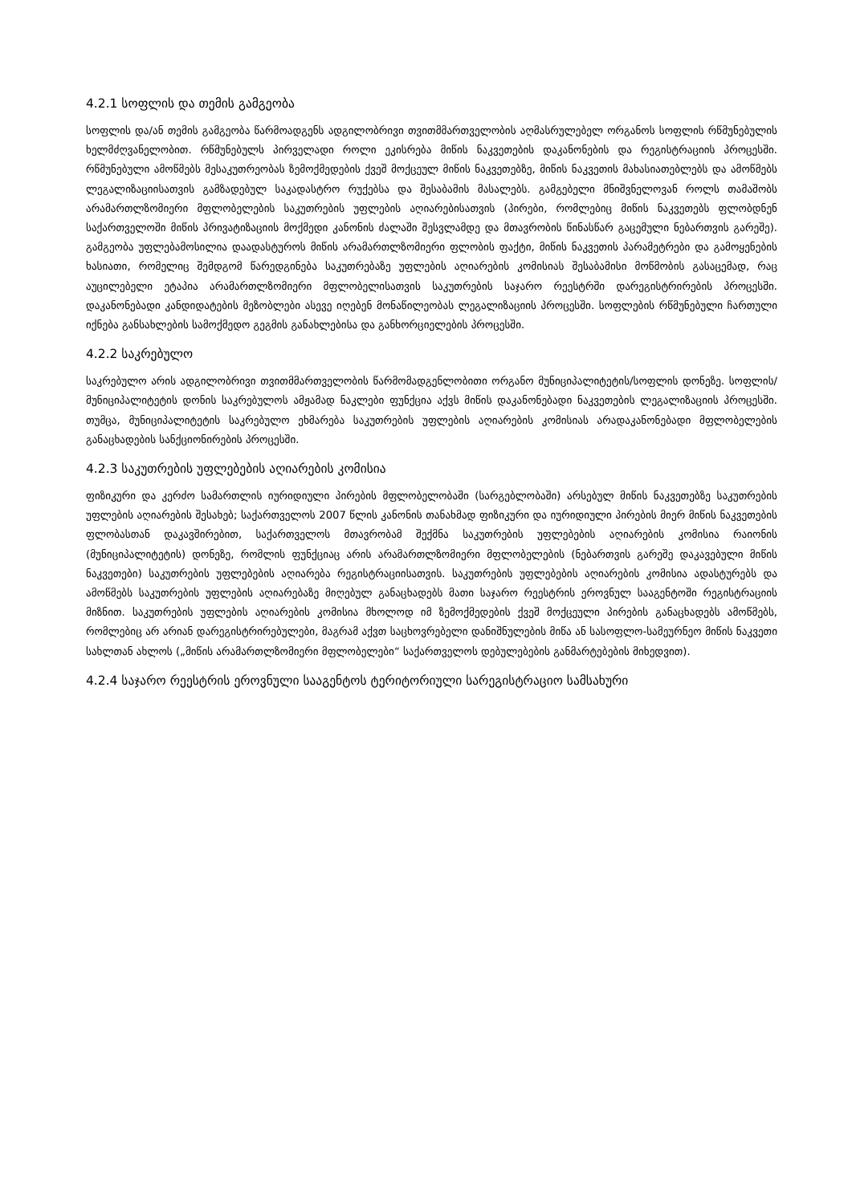4.2.1 სოფლის და თემის გამგეობა
სოფლის და/ან თემის გამგეობა წარმოადგენს ადგილობრივი თვითმმართველობის აღმასრულებელ ორგანოს სოფლის რწმუნებულის ხელმძღვანელობით. რწმუნებულს პირველადი როლი ეკისრება მიწის ნაკვეთების დაკანონების და რეგისტრაციის პროცესში. რწმუნებული ამოწმებს მესაკუთრეობას ზემოქმედების ქვეშ მოქცეულ მიწის ნაკვეთებზე, მიწის ნაკვეთის მახასიათებლებს და ამოწმებს ლეგალიზაციისათვის გამზადებულ საკადასტრო რუქებსა და შესაბამის მასალებს. გამგებელი მნიშვნელოვან როლს თამაშობს არამართლზომიერი მფლობელების საკუთრების უფლების აღიარებისათვის (პირები, რომლებიც მიწის ნაკვეთებს ფლობდნენ საქართველოში მიწის პრივატიზაციის მოქმედი კანონის ძალაში შესვლამდე და მთავრობის წინასწარ გაცემული ნებართვის გარეშე). გამგეობა უფლებამოსილია დაადასტუროს მიწის არამართლზომიერი ფლობის ფაქტი, მიწის ნაკვეთის პარამეტრები და გამოყენების ხასიათი, რომელიც შემდგომ წარედგინება საკუთრებაზე უფლების აღიარების კომისიას შესაბამისი მოწმობის გასაცემად, რაც აუცილებელი ეტაპია არამართლზომიერი მფლობელისათვის საკუთრების საჯარო რეესტრში დარეგისტრირების პროცესში. დაკანონებადი კანდიდატების მეზობლები ასევე იღებენ მონაწილეობას ლეგალიზაციის პროცესში. სოფლების რწმუნებული ჩართული იქნება განსახლების სამოქმედო გეგმის განახლებისა და განხორციელების პროცესში.
4.2.2 საკრებულო
საკრებულო არის ადგილობრივი თვითმმართველობის წარმომადგენლობითი ორგანო მუნიციპალიტეტის/სოფლის დონეზე. სოფლის/მუნიციპალიტეტის დონის საკრებულოს ამჟამად ნაკლები ფუნქცია აქვს მიწის დაკანონებადი ნაკვეთების ლეგალიზაციის პროცესში. თუმცა, მუნიციპალიტეტის საკრებულო ეხმარება საკუთრების უფლების აღიარების კომისიას არადაკანონებადი მფლობელების განაცხადების სანქციონირების პროცესში.
4.2.3 საკუთრების უფლებების აღიარების კომისია
ფიზიკური და კერძო სამართლის იურიდიული პირების მფლობელობაში (სარგებლობაში) არსებულ მიწის ნაკვეთებზე საკუთრების უფლების აღიარების შესახებ; საქართველოს 2007 წლის კანონის თანახმად ფიზიკური და იურიდიული პირების მიერ მიწის ნაკვეთების ფლობასთან დაკავშირებით, საქართველოს მთავრობამ შექმნა საკუთრების უფლებების აღიარების კომისია რაიონის (მუნიციპალიტეტის) დონეზე, რომლის ფუნქციაც არის არამართლზომიერი მფლობელების (ნებართვის გარეშე დაკავებული მიწის ნაკვეთები) საკუთრების უფლებების აღიარება რეგისტრაციისათვის. საკუთრების უფლებების აღიარების კომისია ადასტურებს და ამოწმებს საკუთრების უფლების აღიარებაზე მიღებულ განაცხადებს მათი საჯარო რეესტრის ეროვნულ სააგენტოში რეგისტრაციის მიზნით. საკუთრების უფლების აღიარების კომისია მხოლოდ იმ ზემოქმედების ქვეშ მოქცეული პირების განაცხადებს ამოწმებს, რომლებიც არ არიან დარეგისტრირებულები, მაგრამ აქვთ საცხოვრებელი დანიშნულების მიწა ან სასოფლო-სამეურნეო მიწის ნაკვეთი სახლთან ახლოს („მიწის არამართლზომიერი მფლობელები“ საქართველოს დებულებების განმარტებების მიხედვით).
4.2.4 საჯარო რეესტრის ეროვნული სააგენტოს ტერიტორიული სარეგისტრაციო სამსახური